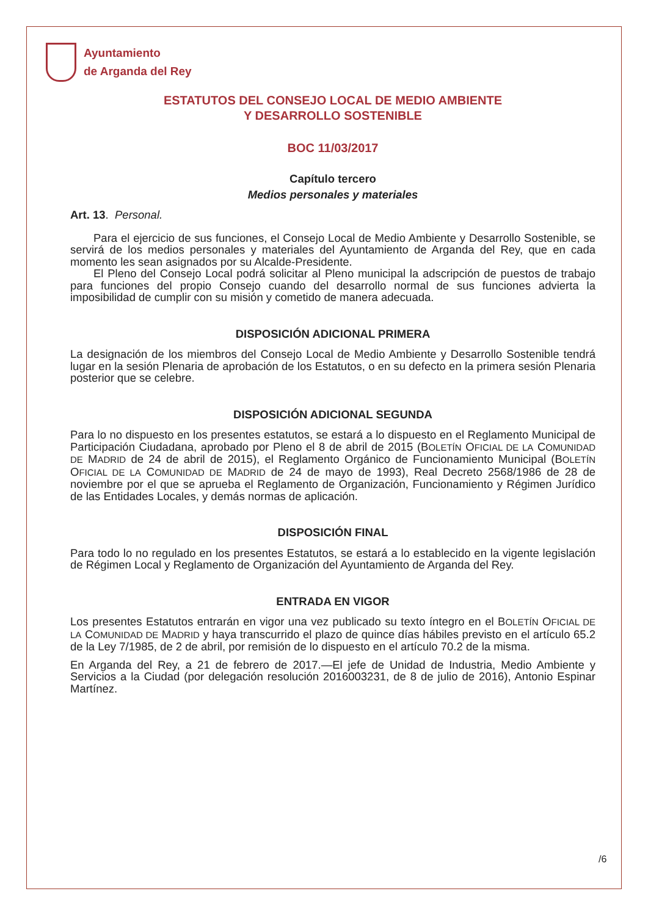Ayuntamiento
de Arganda del Rey
ESTATUTOS DEL CONSEJO LOCAL DE MEDIO AMBIENTE
Y DESARROLLO SOSTENIBLE
BOC 11/03/2017
Capítulo tercero
Medios personales y materiales
Art. 13. Personal.
Para el ejercicio de sus funciones, el Consejo Local de Medio Ambiente y Desarrollo Sostenible, se servirá de los medios personales y materiales del Ayuntamiento de Arganda del Rey, que en cada momento les sean asignados por su Alcalde-Presidente.
El Pleno del Consejo Local podrá solicitar al Pleno municipal la adscripción de puestos de trabajo para funciones del propio Consejo cuando del desarrollo normal de sus funciones advierta la imposibilidad de cumplir con su misión y cometido de manera adecuada.
DISPOSICIÓN ADICIONAL PRIMERA
La designación de los miembros del Consejo Local de Medio Ambiente y Desarrollo Sostenible tendrá lugar en la sesión Plenaria de aprobación de los Estatutos, o en su defecto en la primera sesión Plenaria posterior que se celebre.
DISPOSICIÓN ADICIONAL SEGUNDA
Para lo no dispuesto en los presentes estatutos, se estará a lo dispuesto en el Reglamento Municipal de Participación Ciudadana, aprobado por Pleno el 8 de abril de 2015 (BOLETÍN OFICIAL DE LA COMUNIDAD DE MADRID de 24 de abril de 2015), el Reglamento Orgánico de Funcionamiento Municipal (BOLETÍN OFICIAL DE LA COMUNIDAD DE MADRID de 24 de mayo de 1993), Real Decreto 2568/1986 de 28 de noviembre por el que se aprueba el Reglamento de Organización, Funcionamiento y Régimen Jurídico de las Entidades Locales, y demás normas de aplicación.
DISPOSICIÓN FINAL
Para todo lo no regulado en los presentes Estatutos, se estará a lo establecido en la vigente legislación de Régimen Local y Reglamento de Organización del Ayuntamiento de Arganda del Rey.
ENTRADA EN VIGOR
Los presentes Estatutos entrarán en vigor una vez publicado su texto íntegro en el BOLETÍN OFICIAL DE LA COMUNIDAD DE MADRID y haya transcurrido el plazo de quince días hábiles previsto en el artículo 65.2 de la Ley 7/1985, de 2 de abril, por remisión de lo dispuesto en el artículo 70.2 de la misma.
En Arganda del Rey, a 21 de febrero de 2017.—El jefe de Unidad de Industria, Medio Ambiente y Servicios a la Ciudad (por delegación resolución 2016003231, de 8 de julio de 2016), Antonio Espinar Martínez.
/6